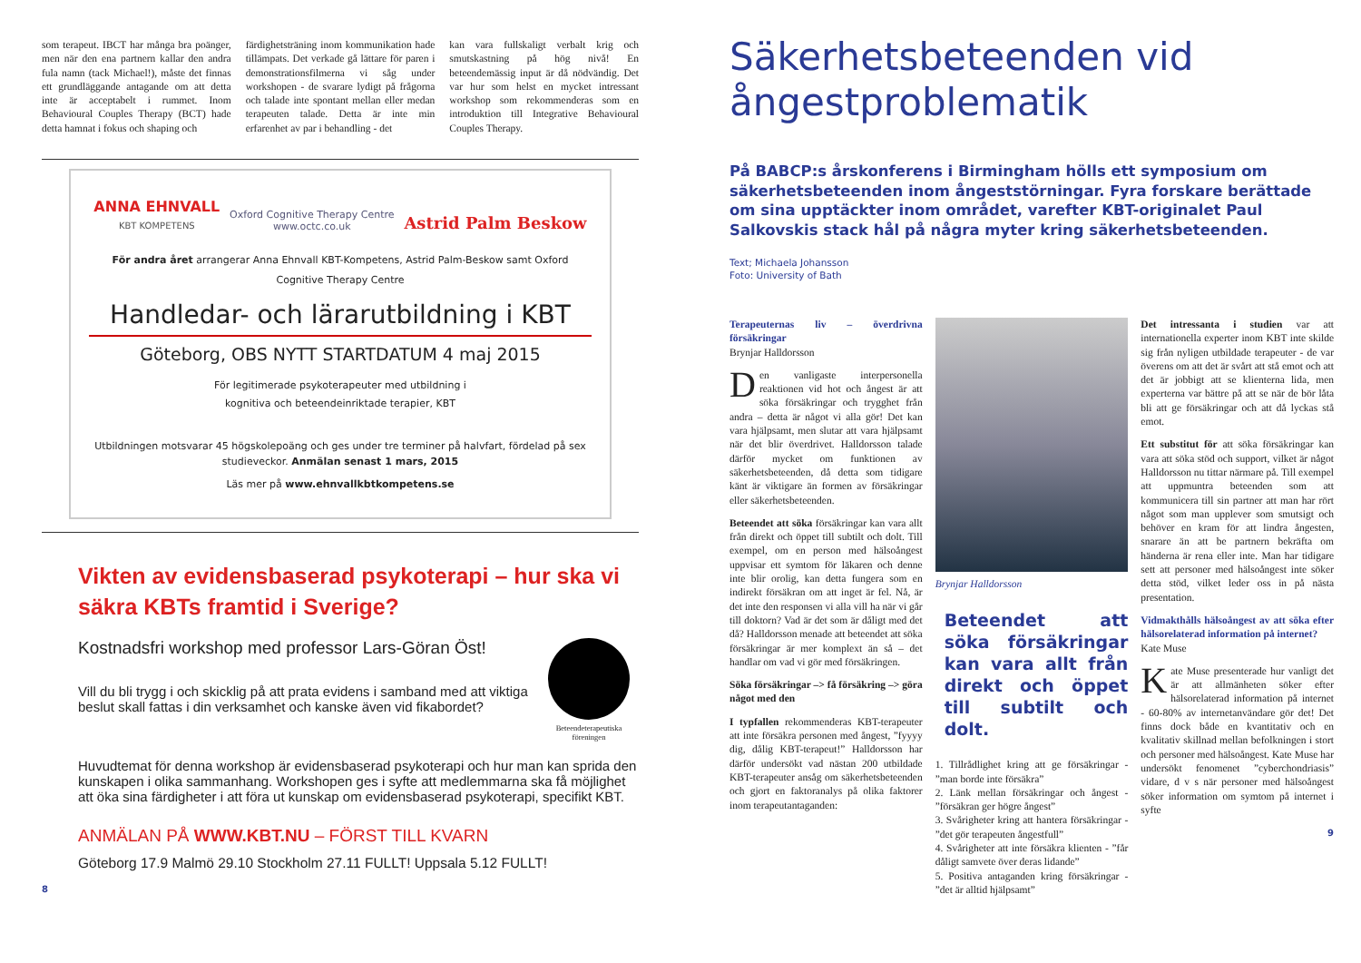som terapeut. IBCT har många bra poänger, men när den ena partnern kallar den andra fula namn (tack Michael!), måste det finnas ett grundläggande antagande om att detta inte är acceptabelt i rummet. Inom Behavioural Couples Therapy (BCT) hade detta hamnat i fokus och shaping och
färdighetsträning inom kommunikation hade tillämpats. Det verkade gå lättare för paren i demonstrationsfilmerna vi såg under workshopen - de svarare lydigt på frågorna och talade inte spontant mellan eller medan terapeuten talade. Detta är inte min erfarenhet av par i behandling - det
kan vara fullskaligt verbalt krig och smutskastning på hög nivå! En beteendemässig input är då nödvändig. Det var hur som helst en mycket intressant workshop som rekommenderas som en introduktion till Integrative Behavioural Couples Therapy.
ANNA EHNVALL
KBT KOMPETENS
Oxford Cognitive Therapy Centre
www.octc.co.uk
Astrid Palm Beskow
För andra året arrangerar Anna Ehnvall KBT-Kompetens, Astrid Palm-Beskow samt Oxford Cognitive Therapy Centre
Handledar- och lärarutbildning i KBT
Göteborg, OBS NYTT STARTDATUM 4 maj 2015
För legitimerade psykoterapeuter med utbildning i
kognitiva och beteendeinriktade terapier, KBT
Utbildningen motsvarar 45 högskolepoäng och ges under tre terminer på halvfart, fördelad på sex studieveckor. Anmälan senast 1 mars, 2015
Läs mer på www.ehnvallkbtkompetens.se
Vikten av evidensbaserad psykoterapi – hur ska vi säkra KBTs framtid i Sverige?
Kostnadsfri workshop med professor Lars-Göran Öst!
Vill du bli trygg i och skicklig på att prata evidens i samband med att viktiga beslut skall fattas i din verksamhet och kanske även vid fikabordet?
Beteendeterapeutiska föreningen
Huvudtemat för denna workshop är evidensbaserad psykoterapi och hur man kan sprida den kunskapen i olika sammanhang. Workshopen ges i syfte att medlemmarna ska få möjlighet att öka sina färdigheter i att föra ut kunskap om evidensbaserad psykoterapi, specifikt KBT.
ANMÄLAN PÅ WWW.KBT.NU – FÖRST TILL KVARN
Göteborg 17.9 Malmö 29.10 Stockholm 27.11 FULLT! Uppsala 5.12 FULLT!
8
Säkerhetsbeteenden vid ångestproblematik
På BABCP:s årskonferens i Birmingham hölls ett symposium om säkerhetsbeteenden inom ångeststörningar. Fyra forskare berättade om sina upptäckter inom området, varefter KBT-originalet Paul Salkovskis stack hål på några myter kring säkerhetsbeteenden.
Text; Michaela Johansson
Foto: University of Bath
Terapeuternas liv – överdrivna försäkringar
Brynjar Halldorsson
Den vanligaste interpersonella reaktionen vid hot och ångest är att söka försäkringar och trygghet från andra – detta är något vi alla gör! Det kan vara hjälpsamt, men slutar att vara hjälpsamt när det blir överdrivet. Halldorsson talade därför mycket om funktionen av säkerhetsbeteenden, då detta som tidigare känt är viktigare än formen av försäkringar eller säkerhetsbeteenden.
Beteendet att söka försäkringar kan vara allt från direkt och öppet till subtilt och dolt. Till exempel, om en person med hälsoångest uppvisar ett symtom för läkaren och denne inte blir orolig, kan detta fungera som en indirekt försäkran om att inget är fel. Nå, är det inte den responsen vi alla vill ha när vi går till doktorn? Vad är det som är dåligt med det då? Halldorsson menade att beteendet att söka försäkringar är mer komplext än så – det handlar om vad vi gör med försäkringen.
Söka försäkringar –> få försäkring –> göra något med den
I typfallen rekommenderas KBT-terapeuter att inte försäkra personen med ångest, ”fyyyy dig, dålig KBT-terapeut!” Halldorsson har därför undersökt vad nästan 200 utbildade KBT-terapeuter ansåg om säkerhetsbeteenden och gjort en faktoranalys på olika faktorer inom terapeutantaganden:
Brynjar Halldorsson
Beteendet att söka försäkringar kan vara allt från direkt och öppet till subtilt och dolt.
1. Tillrådlighet kring att ge försäkringar - ”man borde inte försäkra”
2. Länk mellan försäkringar och ångest - ”försäkran ger högre ångest”
3. Svårigheter kring att hantera försäkringar - ”det gör terapeuten ångestfull”
4. Svårigheter att inte försäkra klienten - ”får dåligt samvete över deras lidande”
5. Positiva antaganden kring försäkringar - ”det är alltid hjälpsamt”
Det intressanta i studien var att internationella experter inom KBT inte skilde sig från nyligen utbildade terapeuter - de var överens om att det är svårt att stå emot och att det är jobbigt att se klienterna lida, men experterna var bättre på att se när de bör låta bli att ge försäkringar och att då lyckas stå emot.
Ett substitut för att söka försäkringar kan vara att söka stöd och support, vilket är något Halldorsson nu tittar närmare på. Till exempel att uppmuntra beteenden som att kommunicera till sin partner att man har rört något som man upplever som smutsigt och behöver en kram för att lindra ångesten, snarare än att be partnern bekräfta om händerna är rena eller inte. Man har tidigare sett att personer med hälsoångest inte söker detta stöd, vilket leder oss in på nästa presentation.
Vidmakthålls hälsoångest av att söka efter hälsorelaterad information på internet?
Kate Muse
Kate Muse presenterade hur vanligt det är att allmänheten söker efter hälsorelaterad information på internet - 60-80% av internetanvändare gör det! Det finns dock både en kvantitativ och en kvalitativ skillnad mellan befolkningen i stort och personer med hälsoångest. Kate Muse har undersökt fenomenet ”cyberchondriasis” vidare, d v s när personer med hälsoångest söker information om symtom på internet i syfte
9